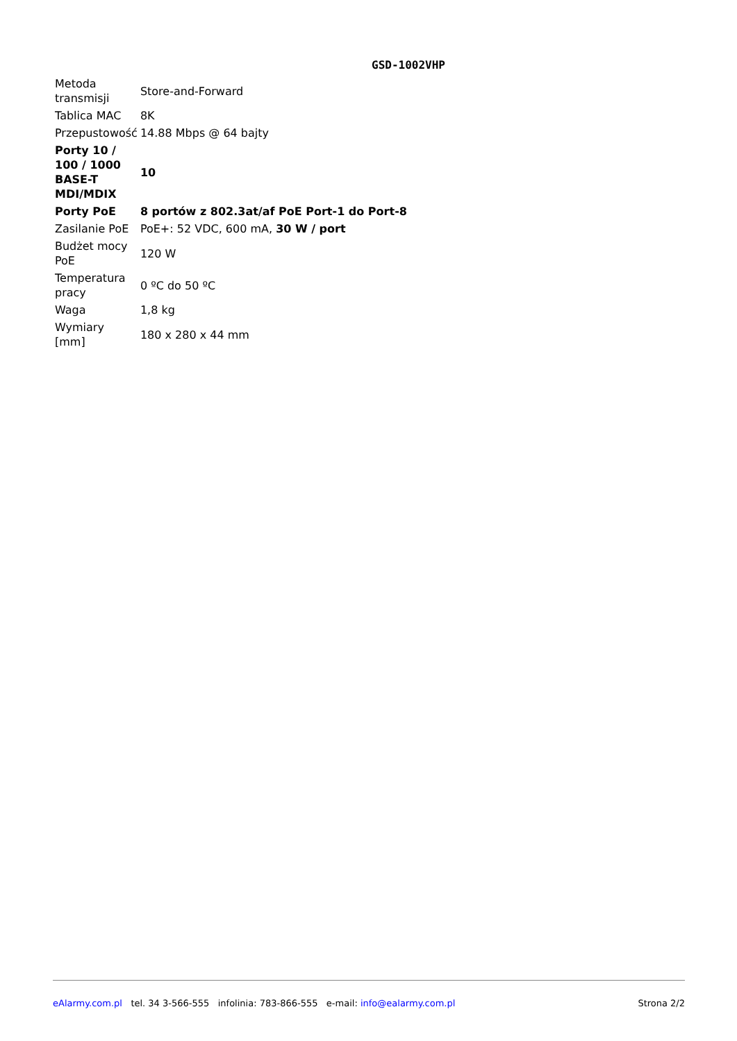GSD-1002VHP
| Metoda transmisji | Store-and-Forward |
| Tablica MAC | 8K |
| Przepustowość | 14.88 Mbps @ 64 bajty |
| Porty 10 / 100 / 1000 BASE-T MDI/MDIX | 10 |
| Porty PoE | 8 portów z 802.3at/af PoE Port-1 do Port-8 |
| Zasilanie PoE | PoE+: 52 VDC, 600 mA, 30 W / port |
| Budżet mocy PoE | 120 W |
| Temperatura pracy | 0 ºC do 50 ºC |
| Waga | 1,8 kg |
| Wymiary [mm] | 180 x 280 x 44 mm |
eAlarmy.com.pl tel. 34 3-566-555 infolinia: 783-866-555 e-mail: info@ealarmy.com.pl Strona 2/2